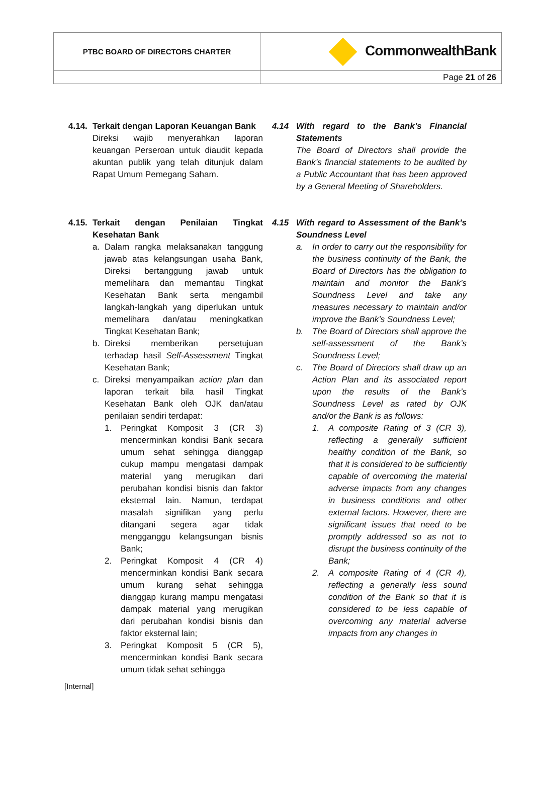| PTBC BOARD OF DIRECTORS CHARTER | CommonwealthBank |
| | Page 21 of 26 |
4.14.
Terkait dengan Laporan Keuangan Bank
Direksi wajib menyerahkan laporan keuangan Perseroan untuk diaudit kepada akuntan publik yang telah ditunjuk dalam Rapat Umum Pemegang Saham.
4.15.
Terkait dengan Penilaian Tingkat Kesehatan Bank
a. Dalam rangka melaksanakan tanggung jawab atas kelangsungan usaha Bank, Direksi bertanggung jawab untuk memelihara dan memantau Tingkat Kesehatan Bank serta mengambil langkah-langkah yang diperlukan untuk memelihara dan/atau meningkatkan Tingkat Kesehatan Bank;
b. Direksi memberikan persetujuan terhadap hasil Self-Assessment Tingkat Kesehatan Bank;
c. Direksi menyampaikan action plan dan laporan terkait bila hasil Tingkat Kesehatan Bank oleh OJK dan/atau penilaian sendiri terdapat:
1. Peringkat Komposit 3 (CR 3) mencerminkan kondisi Bank secara umum sehat sehingga dianggap cukup mampu mengatasi dampak material yang merugikan dari perubahan kondisi bisnis dan faktor eksternal lain. Namun, terdapat masalah signifikan yang perlu ditangani segera agar tidak mengganggu kelangsungan bisnis Bank;
2. Peringkat Komposit 4 (CR 4) mencerminkan kondisi Bank secara umum kurang sehat sehingga dianggap kurang mampu mengatasi dampak material yang merugikan dari perubahan kondisi bisnis dan faktor eksternal lain;
3. Peringkat Komposit 5 (CR 5), mencerminkan kondisi Bank secara umum tidak sehat sehingga
4.14 With regard to the Bank’s Financial Statements
The Board of Directors shall provide the Bank’s financial statements to be audited by a Public Accountant that has been approved by a General Meeting of Shareholders.
4.15 With regard to Assessment of the Bank’s Soundness Level
a. In order to carry out the responsibility for the business continuity of the Bank, the Board of Directors has the obligation to maintain and monitor the Bank’s Soundness Level and take any measures necessary to maintain and/or improve the Bank’s Soundness Level;
b. The Board of Directors shall approve the self-assessment of the Bank’s Soundness Level;
c. The Board of Directors shall draw up an Action Plan and its associated report upon the results of the Bank’s Soundness Level as rated by OJK and/or the Bank is as follows:
1. A composite Rating of 3 (CR 3), reflecting a generally sufficient healthy condition of the Bank, so that it is considered to be sufficiently capable of overcoming the material adverse impacts from any changes in business conditions and other external factors. However, there are significant issues that need to be promptly addressed so as not to disrupt the business continuity of the Bank;
2. A composite Rating of 4 (CR 4), reflecting a generally less sound condition of the Bank so that it is considered to be less capable of overcoming any material adverse impacts from any changes in
[Internal]